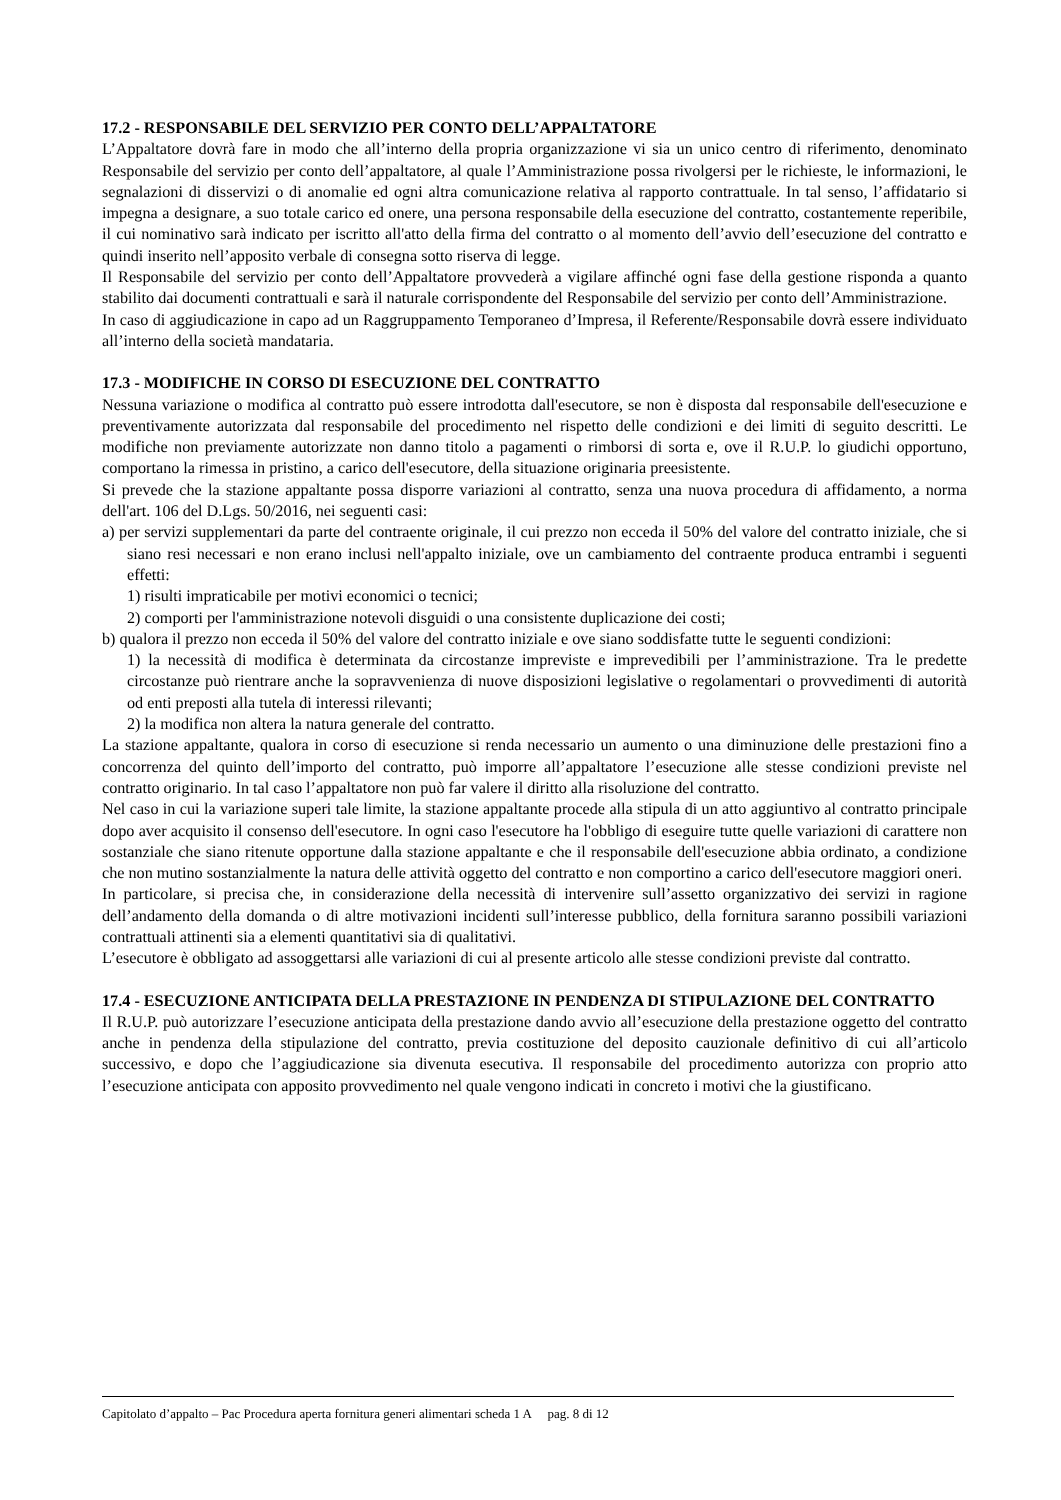17.2 - RESPONSABILE DEL SERVIZIO PER CONTO DELL’APPALTATORE
L’Appaltatore dovrà fare in modo che all’interno della propria organizzazione vi sia un unico centro di riferimento, denominato Responsabile del servizio per conto dell’appaltatore, al quale l’Amministrazione possa rivolgersi per le richieste, le informazioni, le segnalazioni di disservizi o di anomalie ed ogni altra comunicazione relativa al rapporto contrattuale. In tal senso, l’affidatario si impegna a designare, a suo totale carico ed onere, una persona responsabile della esecuzione del contratto, costantemente reperibile, il cui nominativo sarà indicato per iscritto all'atto della firma del contratto o al momento dell’avvio dell’esecuzione del contratto e quindi inserito nell’apposito verbale di consegna sotto riserva di legge.
Il Responsabile del servizio per conto dell’Appaltatore provvederà a vigilare affinché ogni fase della gestione risponda a quanto stabilito dai documenti contrattuali e sarà il naturale corrispondente del Responsabile del servizio per conto dell’Amministrazione.
In caso di aggiudicazione in capo ad un Raggruppamento Temporaneo d’Impresa, il Referente/Responsabile dovrà essere individuato all’interno della società mandataria.
17.3 - MODIFICHE IN CORSO DI ESECUZIONE DEL CONTRATTO
Nessuna variazione o modifica al contratto può essere introdotta dall'esecutore, se non è disposta dal responsabile dell'esecuzione e preventivamente autorizzata dal responsabile del procedimento nel rispetto delle condizioni e dei limiti di seguito descritti. Le modifiche non previamente autorizzate non danno titolo a pagamenti o rimborsi di sorta e, ove il R.U.P. lo giudichi opportuno, comportano la rimessa in pristino, a carico dell'esecutore, della situazione originaria preesistente.
Si prevede che la stazione appaltante possa disporre variazioni al contratto, senza una nuova procedura di affidamento, a norma dell'art. 106 del D.Lgs. 50/2016, nei seguenti casi:
a) per servizi supplementari da parte del contraente originale, il cui prezzo non ecceda il 50% del valore del contratto iniziale, che si siano resi necessari e non erano inclusi nell'appalto iniziale, ove un cambiamento del contraente produca entrambi i seguenti effetti:
1) risulti impraticabile per motivi economici o tecnici;
2) comporti per l'amministrazione notevoli disguidi o una consistente duplicazione dei costi;
b) qualora il prezzo non ecceda il 50% del valore del contratto iniziale e ove siano soddisfatte tutte le seguenti condizioni:
1) la necessità di modifica è determinata da circostanze impreviste e imprevedibili per l’amministrazione. Tra le predette circostanze può rientrare anche la sopravvenienza di nuove disposizioni legislative o regolamentari o provvedimenti di autorità od enti preposti alla tutela di interessi rilevanti;
2) la modifica non altera la natura generale del contratto.
La stazione appaltante, qualora in corso di esecuzione si renda necessario un aumento o una diminuzione delle prestazioni fino a concorrenza del quinto dell’importo del contratto, può imporre all’appaltatore l’esecuzione alle stesse condizioni previste nel contratto originario. In tal caso l’appaltatore non può far valere il diritto alla risoluzione del contratto.
Nel caso in cui la variazione superi tale limite, la stazione appaltante procede alla stipula di un atto aggiuntivo al contratto principale dopo aver acquisito il consenso dell'esecutore. In ogni caso l'esecutore ha l'obbligo di eseguire tutte quelle variazioni di carattere non sostanziale che siano ritenute opportune dalla stazione appaltante e che il responsabile dell'esecuzione abbia ordinato, a condizione che non mutino sostanzialmente la natura delle attività oggetto del contratto e non comportino a carico dell'esecutore maggiori oneri.
In particolare, si precisa che, in considerazione della necessità di intervenire sull’assetto organizzativo dei servizi in ragione dell’andamento della domanda o di altre motivazioni incidenti sull’interesse pubblico, della fornitura saranno possibili variazioni contrattuali attinenti sia a elementi quantitativi sia di qualitativi.
L’esecutore è obbligato ad assoggettarsi alle variazioni di cui al presente articolo alle stesse condizioni previste dal contratto.
17.4 - ESECUZIONE ANTICIPATA DELLA PRESTAZIONE IN PENDENZA DI STIPULAZIONE DEL CONTRATTO
Il R.U.P. può autorizzare l’esecuzione anticipata della prestazione dando avvio all’esecuzione della prestazione oggetto del contratto anche in pendenza della stipulazione del contratto, previa costituzione del deposito cauzionale definitivo di cui all’articolo successivo, e dopo che l’aggiudicazione sia divenuta esecutiva. Il responsabile del procedimento autorizza con proprio atto l’esecuzione anticipata con apposito provvedimento nel quale vengono indicati in concreto i motivi che la giustificano.
Capitolato d’appalto – Pac Procedura aperta fornitura generi alimentari scheda 1 A pag. 8 di 12